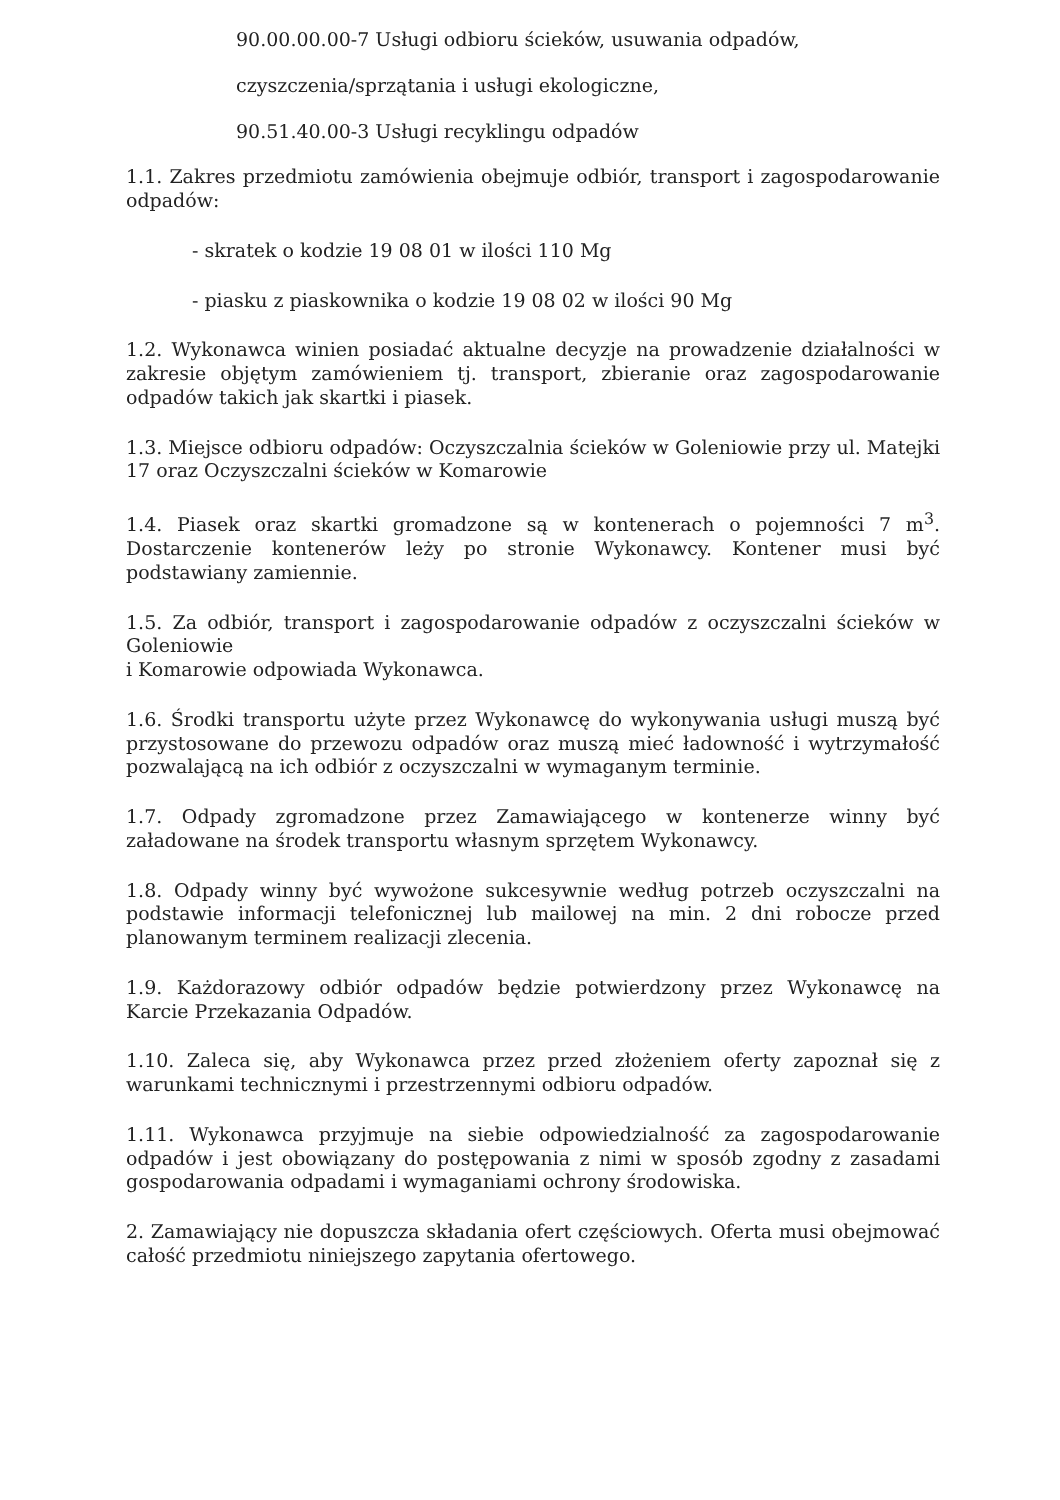90.00.00.00-7 Usługi odbioru ścieków, usuwania odpadów,
czyszczenia/sprzątania i usługi ekologiczne,
90.51.40.00-3 Usługi recyklingu odpadów
1.1. Zakres przedmiotu zamówienia obejmuje odbiór, transport i zagospodarowanie odpadów:
- skratek o kodzie 19 08 01 w ilości 110 Mg
- piasku z piaskownika o kodzie 19 08 02 w ilości 90 Mg
1.2. Wykonawca winien posiadać aktualne decyzje na prowadzenie działalności w zakresie objętym zamówieniem tj. transport, zbieranie oraz zagospodarowanie odpadów takich jak skartki i piasek.
1.3. Miejsce odbioru odpadów: Oczyszczalnia ścieków w Goleniowie przy ul. Matejki 17 oraz Oczyszczalni ścieków w Komarowie
1.4. Piasek oraz skartki gromadzone są w kontenerach o pojemności 7 m<sup>3</sup>. Dostarczenie kontenerów leży po stronie Wykonawcy. Kontener musi być podstawiany zamiennie.
1.5. Za odbiór, transport i zagospodarowanie odpadów z oczyszczalni ścieków w Goleniowie
i Komarowie odpowiada Wykonawca.
1.6. Środki transportu użyte przez Wykonawcę do wykonywania usługi muszą być przystosowane do przewozu odpadów oraz muszą mieć ładowność i wytrzymałość pozwalającą na ich odbiór z oczyszczalni w wymaganym terminie.
1.7. Odpady zgromadzone przez Zamawiającego w kontenerze winny być załadowane na środek transportu własnym sprzętem Wykonawcy.
1.8. Odpady winny być wywożone sukcesywnie według potrzeb oczyszczalni na podstawie informacji telefonicznej lub mailowej na min. 2 dni robocze przed planowanym terminem realizacji zlecenia.
1.9. Każdorazowy odbiór odpadów będzie potwierdzony przez Wykonawcę na Karcie Przekazania Odpadów.
1.10. Zaleca się, aby Wykonawca przez przed złożeniem oferty zapoznał się z warunkami technicznymi i przestrzennymi odbioru odpadów.
1.11. Wykonawca przyjmuje na siebie odpowiedzialność za zagospodarowanie odpadów i jest obowiązany do postępowania z nimi w sposób zgodny z zasadami gospodarowania odpadami i wymaganiami ochrony środowiska.
2. Zamawiający nie dopuszcza składania ofert częściowych. Oferta musi obejmować całość przedmiotu niniejszego zapytania ofertowego.